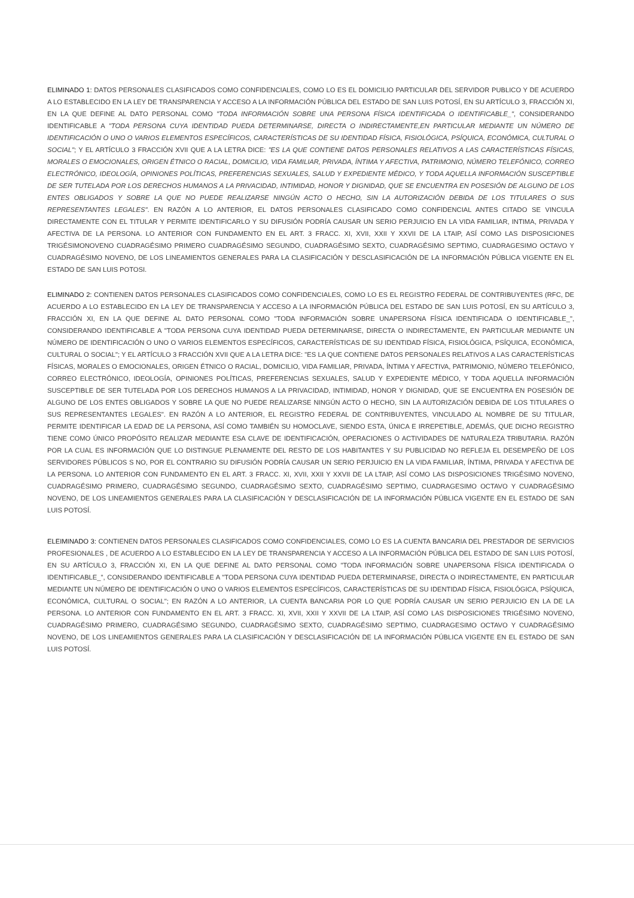ELIMINADO 1: DATOS PERSONALES CLASIFICADOS COMO CONFIDENCIALES, COMO LO ES EL DOMICILIO PARTICULAR DEL SERVIDOR PUBLICO Y DE ACUERDO A LO ESTABLECIDO EN LA LEY DE TRANSPARENCIA Y ACCESO A LA INFORMACIÓN PÚBLICA DEL ESTADO DE SAN LUIS POTOSÍ, EN SU ARTÍCULO 3, FRACCIÓN XI, EN LA QUE DEFINE AL DATO PERSONAL COMO "TODA INFORMACIÓN SOBRE UNA PERSONA FÍSICA IDENTIFICADA O IDENTIFICABLE_", CONSIDERANDO IDENTIFICABLE A "TODA PERSONA CUYA IDENTIDAD PUEDA DETERMINARSE, DIRECTA O INDIRECTAMENTE,EN PARTICULAR MEDIANTE UN NÚMERO DE IDENTIFICACIÓN O UNO O VARIOS ELEMENTOS ESPECÍFICOS, CARACTERÍSTICAS DE SU IDENTIDAD FÍSICA, FISIOLÓGICA, PSÍQUICA, ECONÓMICA, CULTURAL O SOCIAL"; Y EL ARTÍCULO 3 FRACCIÓN XVII QUE A LA LETRA DICE: "ES LA QUE CONTIENE DATOS PERSONALES RELATIVOS A LAS CARACTERÍSTICAS FÍSICAS, MORALES O EMOCIONALES, ORIGEN ÉTNICO O RACIAL, DOMICILIO, VIDA FAMILIAR, PRIVADA, ÍNTIMA Y AFECTIVA, PATRIMONIO, NÚMERO TELEFÓNICO, CORREO ELECTRÓNICO, IDEOLOGÍA, OPINIONES POLÍTICAS, PREFERENCIAS SEXUALES, SALUD Y EXPEDIENTE MÉDICO, Y TODA AQUELLA INFORMACIÓN SUSCEPTIBLE DE SER TUTELADA POR LOS DERECHOS HUMANOS A LA PRIVACIDAD, INTIMIDAD, HONOR Y DIGNIDAD, QUE SE ENCUENTRA EN POSESIÓN DE ALGUNO DE LOS ENTES OBLIGADOS Y SOBRE LA QUE NO PUEDE REALIZARSE NINGÚN ACTO O HECHO, SIN LA AUTORIZACIÓN DEBIDA DE LOS TITULARES O SUS REPRESENTANTES LEGALES". EN RAZÓN A LO ANTERIOR, EL DATOS PERSONALES CLASIFICADO COMO CONFIDENCIAL ANTES CITADO SE VINCULA DIRECTAMENTE CON EL TITULAR Y PERMITE IDENTIFICARLO Y SU DIFUSIÓN PODRÍA CAUSAR UN SERIO PERJUICIO EN LA VIDA FAMILIAR, INTIMA, PRIVADA Y AFECTIVA DE LA PERSONA. LO ANTERIOR CON FUNDAMENTO EN EL ART. 3 FRACC. XI, XVII, XXII Y XXVII DE LA LTAIP, ASÍ COMO LAS DISPOSICIONES TRIGÉSIMONOVENO CUADRAGÉSIMO PRIMERO CUADRAGÉSIMO SEGUNDO, CUADRAGÉSIMO SEXTO, CUADRAGÉSIMO SEPTIMO, CUADRAGESIMO OCTAVO Y CUADRAGÉSIMO NOVENO, DE LOS LINEAMIENTOS GENERALES PARA LA CLASIFICACIÓN Y DESCLASIFICACIÓN DE LA INFORMACIÓN PÚBLICA VIGENTE EN EL ESTADO DE SAN LUIS POTOSI.
ELIMINADO 2: CONTIENEN DATOS PERSONALES CLASIFICADOS COMO CONFIDENCIALES, COMO LO ES EL REGISTRO FEDERAL DE CONTRIBUYENTES (RFC, DE ACUERDO A LO ESTABLECIDO EN LA LEY DE TRANSPARENCIA Y ACCESO A LA INFORMACIÓN PÚBLICA DEL ESTADO DE SAN LUIS POTOSÍ, EN SU ARTÍCULO 3, FRACCIÓN XI, EN LA QUE DEFINE AL DATO PERSONAL COMO "TODA INFORMACIÓN SOBRE UNAPERSONA FÍSICA IDENTIFICADA O IDENTIFICABLE_", CONSIDERANDO IDENTIFICABLE A "TODA PERSONA CUYA IDENTIDAD PUEDA DETERMINARSE, DIRECTA O INDIRECTAMENTE, EN PARTICULAR MEDIANTE UN NÚMERO DE IDENTIFICACIÓN O UNO O VARIOS ELEMENTOS ESPECÍFICOS, CARACTERÍSTICAS DE SU IDENTIDAD FÍSICA, FISIOLÓGICA, PSÍQUICA, ECONÓMICA, CULTURAL O SOCIAL"; Y EL ARTÍCULO 3 FRACCIÓN XVII QUE A LA LETRA DICE: "ES LA QUE CONTIENE DATOS PERSONALES RELATIVOS A LAS CARACTERÍSTICAS FÍSICAS, MORALES O EMOCIONALES, ORIGEN ÉTNICO O RACIAL, DOMICILIO, VIDA FAMILIAR, PRIVADA, ÍNTIMA Y AFECTIVA, PATRIMONIO, NÚMERO TELEFÓNICO, CORREO ELECTRÓNICO, IDEOLOGÍA, OPINIONES POLÍTICAS, PREFERENCIAS SEXUALES, SALUD Y EXPEDIENTE MÉDICO, Y TODA AQUELLA INFORMACIÓN SUSCEPTIBLE DE SER TUTELADA POR LOS DERECHOS HUMANOS A LA PRIVACIDAD, INTIMIDAD, HONOR Y DIGNIDAD, QUE SE ENCUENTRA EN POSESIÓN DE ALGUNO DE LOS ENTES OBLIGADOS Y SOBRE LA QUE NO PUEDE REALIZARSE NINGÚN ACTO O HECHO, SIN LA AUTORIZACIÓN DEBIDA DE LOS TITULARES O SUS REPRESENTANTES LEGALES". EN RAZÓN A LO ANTERIOR, EL REGISTRO FEDERAL DE CONTRIBUYENTES, VINCULADO AL NOMBRE DE SU TITULAR, PERMITE IDENTIFICAR LA EDAD DE LA PERSONA, ASÍ COMO TAMBIÉN SU HOMOCLAVE, SIENDO ESTA, ÚNICA E IRREPETIBLE, ADEMÁS, QUE DICHO REGISTRO TIENE COMO ÚNICO PROPÓSITO REALIZAR MEDIANTE ESA CLAVE DE IDENTIFICACIÓN, OPERACIONES O ACTIVIDADES DE NATURALEZA TRIBUTARIA. RAZÓN POR LA CUAL ES INFORMACIÓN QUE LO DISTINGUE PLENAMENTE DEL RESTO DE LOS HABITANTES Y SU PUBLICIDAD NO REFLEJA EL DESEMPEÑO DE LOS SERVIDORES PÚBLICOS S NO, POR EL CONTRARIO SU DIFUSIÓN PODRÍA CAUSAR UN SERIO PERJUICIO EN LA VIDA FAMILIAR, ÍNTIMA, PRIVADA Y AFECTIVA DE LA PERSONA. LO ANTERIOR CON FUNDAMENTO EN EL ART. 3 FRACC. XI, XVII, XXII Y XXVII DE LA LTAIP, ASÍ COMO LAS DISPOSICIONES TRIGÉSIMO NOVENO, CUADRAGÉSIMO PRIMERO, CUADRAGÉSIMO SEGUNDO, CUADRAGÉSIMO SEXTO, CUADRAGÉSIMO SEPTIMO, CUADRAGESIMO OCTAVO Y CUADRAGÉSIMO NOVENO, DE LOS LINEAMIENTOS GENERALES PARA LA CLASIFICACIÓN Y DESCLASIFICACIÓN DE LA INFORMACIÓN PÚBLICA VIGENTE EN EL ESTADO DE SAN LUIS POTOSÍ.
ELEIMINADO 3: CONTIENEN DATOS PERSONALES CLASIFICADOS COMO CONFIDENCIALES, COMO LO ES LA CUENTA BANCARIA DEL PRESTADOR DE SERVICIOS PROFESIONALES , DE ACUERDO A LO ESTABLECIDO EN LA LEY DE TRANSPARENCIA Y ACCESO A LA INFORMACIÓN PÚBLICA DEL ESTADO DE SAN LUIS POTOSÍ, EN SU ARTÍCULO 3, FRACCIÓN XI, EN LA QUE DEFINE AL DATO PERSONAL COMO "TODA INFORMACIÓN SOBRE UNAPERSONA FÍSICA IDENTIFICADA O IDENTIFICABLE_", CONSIDERANDO IDENTIFICABLE A "TODA PERSONA CUYA IDENTIDAD PUEDA DETERMINARSE, DIRECTA O INDIRECTAMENTE, EN PARTICULAR MEDIANTE UN NÚMERO DE IDENTIFICACIÓN O UNO O VARIOS ELEMENTOS ESPECÍFICOS, CARACTERÍSTICAS DE SU IDENTIDAD FÍSICA, FISIOLÓGICA, PSÍQUICA, ECONÓMICA, CULTURAL O SOCIAL"; EN RAZÓN A LO ANTERIOR, LA CUENTA BANCARIA POR LO QUE PODRÍA CAUSAR UN SERIO PERJUICIO EN LA DE LA PERSONA. LO ANTERIOR CON FUNDAMENTO EN EL ART. 3 FRACC. XI, XVII, XXII Y XXVII DE LA LTAIP, ASÍ COMO LAS DISPOSICIONES TRIGÉSIMO NOVENO, CUADRAGÉSIMO PRIMERO, CUADRAGÉSIMO SEGUNDO, CUADRAGÉSIMO SEXTO, CUADRAGÉSIMO SEPTIMO, CUADRAGESIMO OCTAVO Y CUADRAGÉSIMO NOVENO, DE LOS LINEAMIENTOS GENERALES PARA LA CLASIFICACIÓN Y DESCLASIFICACIÓN DE LA INFORMACIÓN PÚBLICA VIGENTE EN EL ESTADO DE SAN LUIS POTOSÍ.